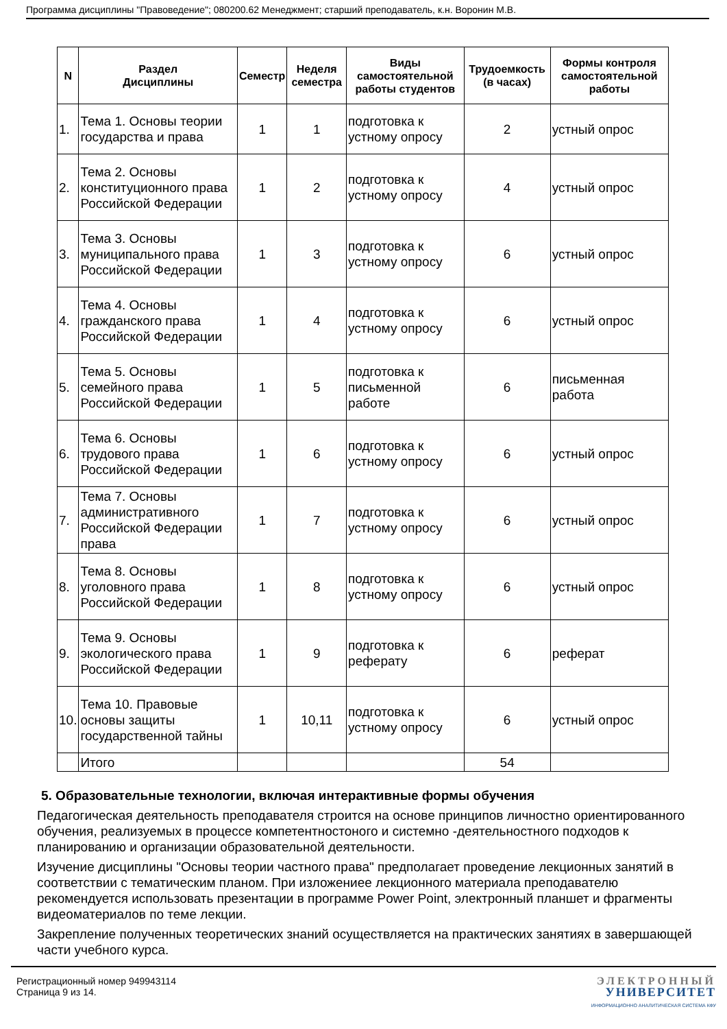Программа дисциплины "Правоведение"; 080200.62 Менеджмент; старший преподаватель, к.н. Воронин М.В.
| N | Раздел Дисциплины | Семестр | Неделя семестра | Виды самостоятельной работы студентов | Трудоемкость (в часах) | Формы контроля самостоятельной работы |
| --- | --- | --- | --- | --- | --- | --- |
| 1. | Тема 1. Основы теории государства и права | 1 | 1 | подготовка к устному опросу | 2 | устный опрос |
| 2. | Тема 2. Основы конституционного права Российской Федерации | 1 | 2 | подготовка к устному опросу | 4 | устный опрос |
| 3. | Тема 3. Основы муниципального права Российской Федерации | 1 | 3 | подготовка к устному опросу | 6 | устный опрос |
| 4. | Тема 4. Основы гражданского права Российской Федерации | 1 | 4 | подготовка к устному опросу | 6 | устный опрос |
| 5. | Тема 5. Основы семейного права Российской Федерации | 1 | 5 | подготовка к письменной работе | 6 | письменная работа |
| 6. | Тема 6. Основы трудового права Российской Федерации | 1 | 6 | подготовка к устному опросу | 6 | устный опрос |
| 7. | Тема 7. Основы административного Российской Федерации права | 1 | 7 | подготовка к устному опросу | 6 | устный опрос |
| 8. | Тема 8. Основы уголовного права Российской Федерации | 1 | 8 | подготовка к устному опросу | 6 | устный опрос |
| 9. | Тема 9. Основы экологического права Российской Федерации | 1 | 9 | подготовка к реферату | 6 | реферат |
| 10. | Тема 10. Правовые основы защиты государственной тайны | 1 | 10,11 | подготовка к устному опросу | 6 | устный опрос |
| | Итого | | | | 54 | |
5. Образовательные технологии, включая интерактивные формы обучения
Педагогическая деятельность преподавателя строится на основе принципов личностно ориентированного обучения, реализуемых в процессе компетентностоного и системно -деятельностного подходов к планированию и организации образовательной деятельности.
Изучение дисциплины "Основы теории частного права" предполагает проведение лекционных занятий в соответствии с тематическим планом. При изложениее лекционного материала преподавателю рекомендуется использовать презентации в программе Power Point, электронный планшет и фрагменты видеоматериалов по теме лекции.
Закрепление полученных теоретических знаний осуществляется на практических занятиях в завершающей части учебного курса.
Регистрационный номер 949943114
Страница 9 из 14.
ЭЛЕКТРОННЫЙ
УНИВЕРСИТЕТ
ИНФОРМАЦИОННО АНАЛИТИЧЕСКАЯ СИСТЕМА КФУ